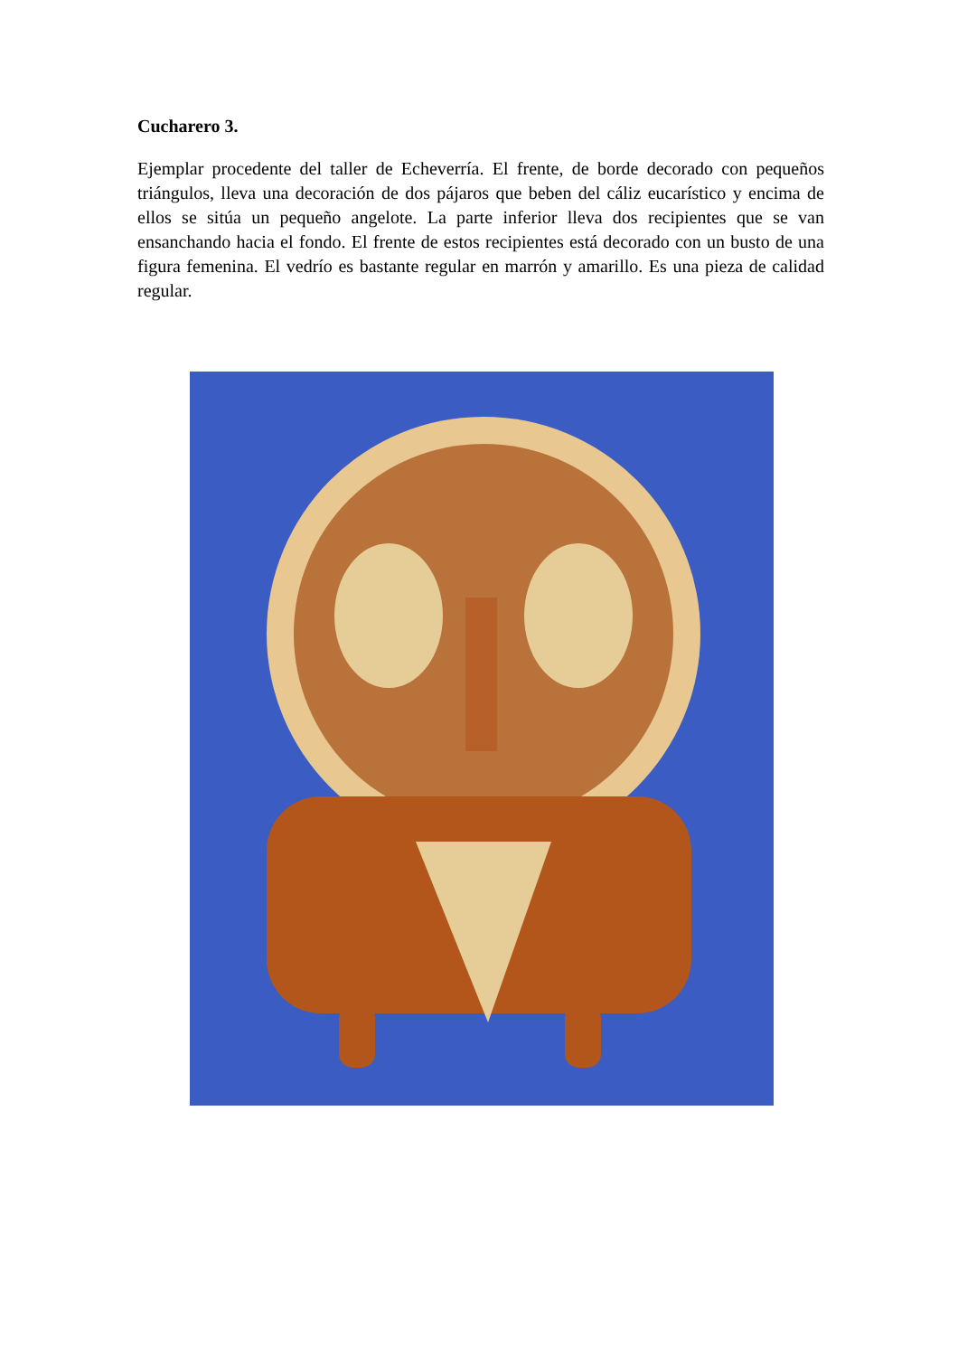Cucharero 3.
Ejemplar procedente del taller de Echeverría. El frente, de borde decorado con pequeños triángulos, lleva una decoración de dos pájaros que beben del cáliz eucarístico y encima de ellos se sitúa un pequeño angelote. La parte inferior lleva dos recipientes que se van ensanchando hacia el fondo. El frente de estos recipientes está decorado con un busto de una figura femenina. El vedrío es bastante regular en marrón y amarillo. Es una pieza de calidad regular.